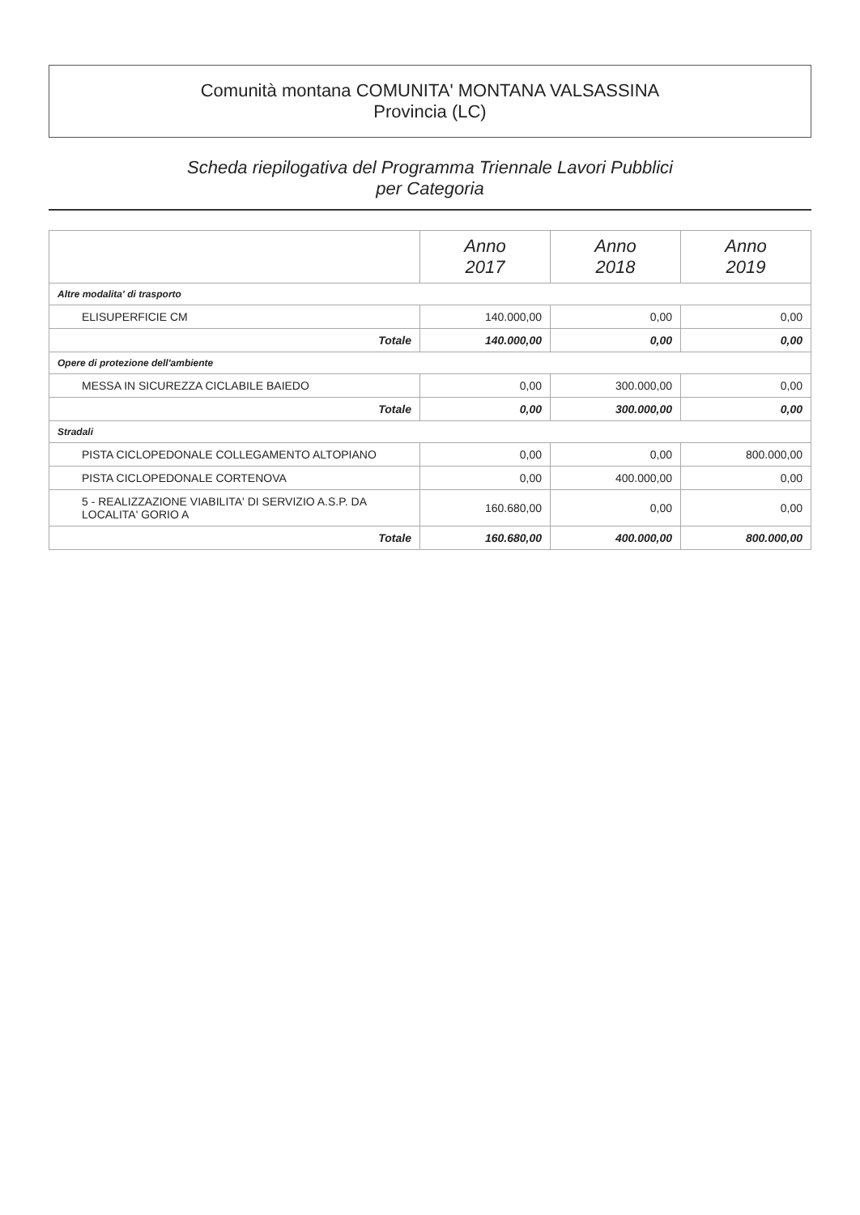Comunità montana COMUNITA' MONTANA VALSASSINA
Provincia (LC)
Scheda riepilogativa del Programma Triennale Lavori Pubblici
per Categoria
| | Anno 2017 | Anno 2018 | Anno 2019 |
| --- | --- | --- | --- |
| Altre modalita' di trasporto | | | |
| ELISUPERFICIE CM | 140.000,00 | 0,00 | 0,00 |
| Totale | 140.000,00 | 0,00 | 0,00 |
| Opere di protezione dell'ambiente | | | |
| MESSA IN SICUREZZA CICLABILE BAIEDO | 0,00 | 300.000,00 | 0,00 |
| Totale | 0,00 | 300.000,00 | 0,00 |
| Stradali | | | |
| PISTA CICLOPEDONALE COLLEGAMENTO ALTOPIANO | 0,00 | 0,00 | 800.000,00 |
| PISTA CICLOPEDONALE CORTENOVA | 0,00 | 400.000,00 | 0,00 |
| 5 - REALIZZAZIONE VIABILITA' DI SERVIZIO A.S.P. DA LOCALITA' GORIO A | 160.680,00 | 0,00 | 0,00 |
| Totale | 160.680,00 | 400.000,00 | 800.000,00 |